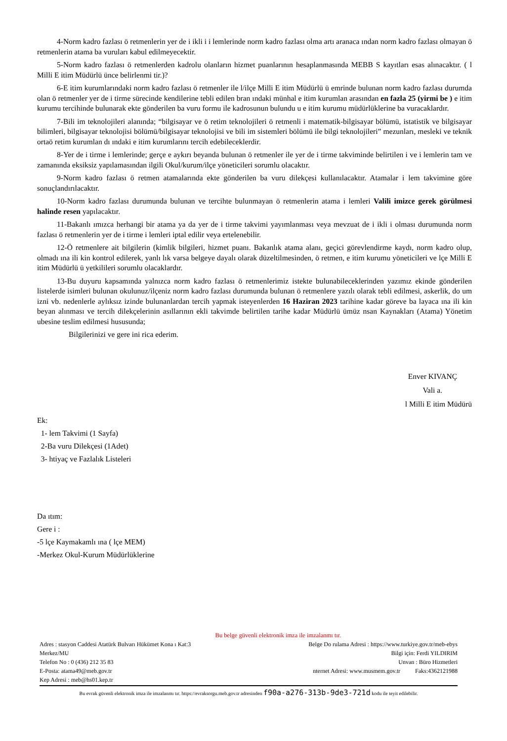4-Norm kadro fazlası ö retmenlerin yer de i ikli i i lemlerinde norm kadro fazlası olma artı aranaca ından norm kadro fazlası olmayan ö retmenlerin atama ba vuruları kabul edilmeyecektir.
5-Norm kadro fazlası ö retmenlerden kadrolu olanların hizmet puanlarının hesaplanmasında MEBB S kayıtları esas alınacaktır. ( l Milli E itim Müdürlü ünce belirlenmi tir.)?
6-E itim kurumlarındaki norm kadro fazlası ö retmenler ile l/ilçe Milli E itim Müdürlü ü emrinde bulunan norm kadro fazlası durumda olan ö retmenler yer de i tirme sürecinde kendilerine tebli edilen bran ındaki münhal e itim kurumlan arasından en fazla 25 (yirmi be ) e itim kurumu tercihinde bulunarak ekte gönderilen ba vuru formu ile kadrosunun bulundu u e itim kurumu müdürlüklerine ba vuracaklardır.
7-Bili im teknolojileri alanında; “bilgisayar ve ö retim teknolojileri ö retmenli i matematik-bilgisayar bölümü, istatistik ve bilgisayar bilimleri, bilgisayar teknolojisi bölümü/bilgisayar teknolojisi ve bili im sistemleri bölümü ile bilgi teknolojileri” mezunları, mesleki ve teknik ortaö retim kurumlan dı ındaki e itim kurumlarını tercih edebileceklerdir.
8-Yer de i tirme i lemlerinde; gerçe e aykırı beyanda bulunan ö retmenler ile yer de i tirme takviminde belirtilen i ve i lemlerin tam ve zamanında eksiksiz yapılamasından ilgili Okul/kurum/ilçe yöneticileri sorumlu olacaktır.
9-Norm kadro fazlası ö retmen atamalarında ekte gönderilen ba vuru dilekçesi kullanılacaktır. Atamalar i lem takvimine göre sonuçlandırılacaktır.
10-Norm kadro fazlası durumunda bulunan ve tercihte bulunmayan ö retmenlerin atama i lemleri Valili imizce gerek görülmesi halinde resen yapılacaktır.
11-Bakanlı ımızca herhangi bir atama ya da yer de i tirme takvimi yayımlanması veya mevzuat de i ikli i olması durumunda norm fazlası ö retmenlerin yer de i tirme i lemleri iptal edilir veya ertelenebilir.
12-Ö retmenlere ait bilgilerin (kimlik bilgileri, hizmet puanı. Bakanlık atama alanı, geçici görevlendirme kaydı, norm kadro olup, olmadı ına ili kin kontrol edilerek, yanlı lık varsa belgeye dayalı olarak düzeltilmesinden, ö retmen, e itim kurumu yöneticileri ve lçe Milli E itim Müdürlü ü yetkilileri sorumlu olacaklardır.
13-Bu duyuru kapsamında yalnızca norm kadro fazlası ö retmenlerimiz istekte bulunabileceklerinden yazımız ekinde gönderilen listelerde isimleri bulunan okulunuz/ilçeniz norm kadro fazlası durumunda bulunan ö retmenlere yazılı olarak tebli edilmesi, askerlik, do um izni vb. nedenlerle aylıksız izinde bulunanlardan tercih yapmak isteyenlerden 16 Haziran 2023 tarihine kadar göreve ba layaca ına ili kin beyan alınması ve tercih dilekçelerinin asıllarının ekli takvimde belirtilen tarihe kadar Müdürlü ümüz nsan Kaynakları (Atama) Yönetim ubesine teslim edilmesi hususunda;
Bilgilerinizi ve gere ini rica ederim.
Enver KIVANÇ
Vali a.
l Milli E itim Müdürü
Ek:
1- lem Takvimi (1 Sayfa)
2-Ba vuru Dilekçesi (1Adet)
3- htiyaç ve Fazlalık Listeleri
Da ıtım:
Gere i :
-5 lçe Kaymakamlı ına ( lçe MEM)
-Merkez Okul-Kurum Müdürlüklerine
Bu belge güvenli elektronik imza ile imzalanmı tır.
Adres : stasyon Caddesi Atatürk Bulvarı Hükümet Kona ı Kat:3 Belge Do rulama Adresi : https://www.turkiye.gov.tr/meb-ebys
Merkez/MU Bilgi için: Ferdi YILDIRIM
Telefon No : 0 (436) 212 35 83 Unvan : Büro Hizmetleri
E-Posta: atama49@meb.gov.tr nternet Adresi: www.musmem.gov.tr Faks:4362121988
Kep Adresi : meb@hs01.kep.tr
Bu evrak güvenli elektronik imza ile imzalanmı tır. https://evraksorgu.meb.gov.tr adresinden f90a-a276-313b-9de3-721d kodu ile teyit edilebilir.